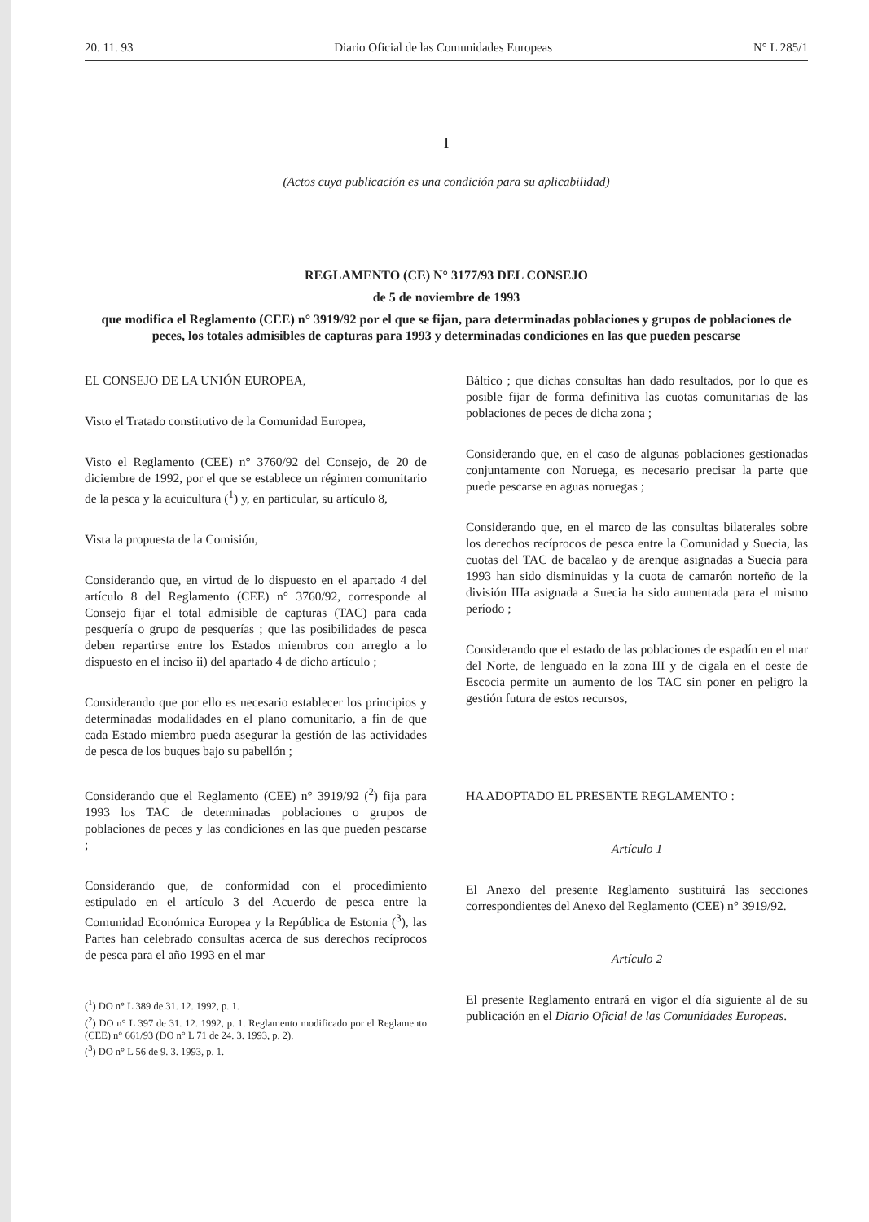20. 11. 93 Diario Oficial de las Comunidades Europeas N° L 285/1
I
(Actos cuya publicación es una condición para su aplicabilidad)
REGLAMENTO (CE) N° 3177/93 DEL CONSEJO
de 5 de noviembre de 1993
que modifica el Reglamento (CEE) n° 3919/92 por el que se fijan, para determinadas poblaciones y grupos de poblaciones de peces, los totales admisibles de capturas para 1993 y determinadas condiciones en las que pueden pescarse
EL CONSEJO DE LA UNIÓN EUROPEA,
Visto el Tratado constitutivo de la Comunidad Europea,
Visto el Reglamento (CEE) n° 3760/92 del Consejo, de 20 de diciembre de 1992, por el que se establece un régimen comunitario de la pesca y la acuicultura (<sup>1</sup>) y, en particular, su artículo 8,
Vista la propuesta de la Comisión,
Considerando que, en virtud de lo dispuesto en el apartado 4 del artículo 8 del Reglamento (CEE) n° 3760/92, corresponde al Consejo fijar el total admisible de capturas (TAC) para cada pesquería o grupo de pesquerías ; que las posibilidades de pesca deben repartirse entre los Estados miembros con arreglo a lo dispuesto en el inciso ii) del apartado 4 de dicho artículo ;
Considerando que por ello es necesario establecer los principios y determinadas modalidades en el plano comunitario, a fin de que cada Estado miembro pueda asegurar la gestión de las actividades de pesca de los buques bajo su pabellón ;
Considerando que el Reglamento (CEE) n° 3919/92 (<sup>2</sup>) fija para 1993 los TAC de determinadas poblaciones o grupos de poblaciones de peces y las condiciones en las que pueden pescarse ;
Considerando que, de conformidad con el procedimiento estipulado en el artículo 3 del Acuerdo de pesca entre la Comunidad Económica Europea y la República de Estonia (<sup>3</sup>), las Partes han celebrado consultas acerca de sus derechos recíprocos de pesca para el año 1993 en el mar
(<sup>1</sup>) DO n° L 389 de 31. 12. 1992, p. 1.
(<sup>2</sup>) DO n° L 397 de 31. 12. 1992, p. 1. Reglamento modificado por el Reglamento (CEE) n° 661/93 (DO n° L 71 de 24. 3. 1993, p. 2).
(<sup>3</sup>) DO n° L 56 de 9. 3. 1993, p. 1.
Báltico ; que dichas consultas han dado resultados, por lo que es posible fijar de forma definitiva las cuotas comunitarias de las poblaciones de peces de dicha zona ;
Considerando que, en el caso de algunas poblaciones gestionadas conjuntamente con Noruega, es necesario precisar la parte que puede pescarse en aguas noruegas ;
Considerando que, en el marco de las consultas bilaterales sobre los derechos recíprocos de pesca entre la Comunidad y Suecia, las cuotas del TAC de bacalao y de arenque asignadas a Suecia para 1993 han sido disminuidas y la cuota de camarón norteño de la división IIIa asignada a Suecia ha sido aumentada para el mismo período ;
Considerando que el estado de las poblaciones de espadín en el mar del Norte, de lenguado en la zona III y de cigala en el oeste de Escocia permite un aumento de los TAC sin poner en peligro la gestión futura de estos recursos,
HA ADOPTADO EL PRESENTE REGLAMENTO :
Artículo 1
El Anexo del presente Reglamento sustituirá las secciones correspondientes del Anexo del Reglamento (CEE) n° 3919/92.
Artículo 2
El presente Reglamento entrará en vigor el día siguiente al de su publicación en el Diario Oficial de las Comunidades Europeas.